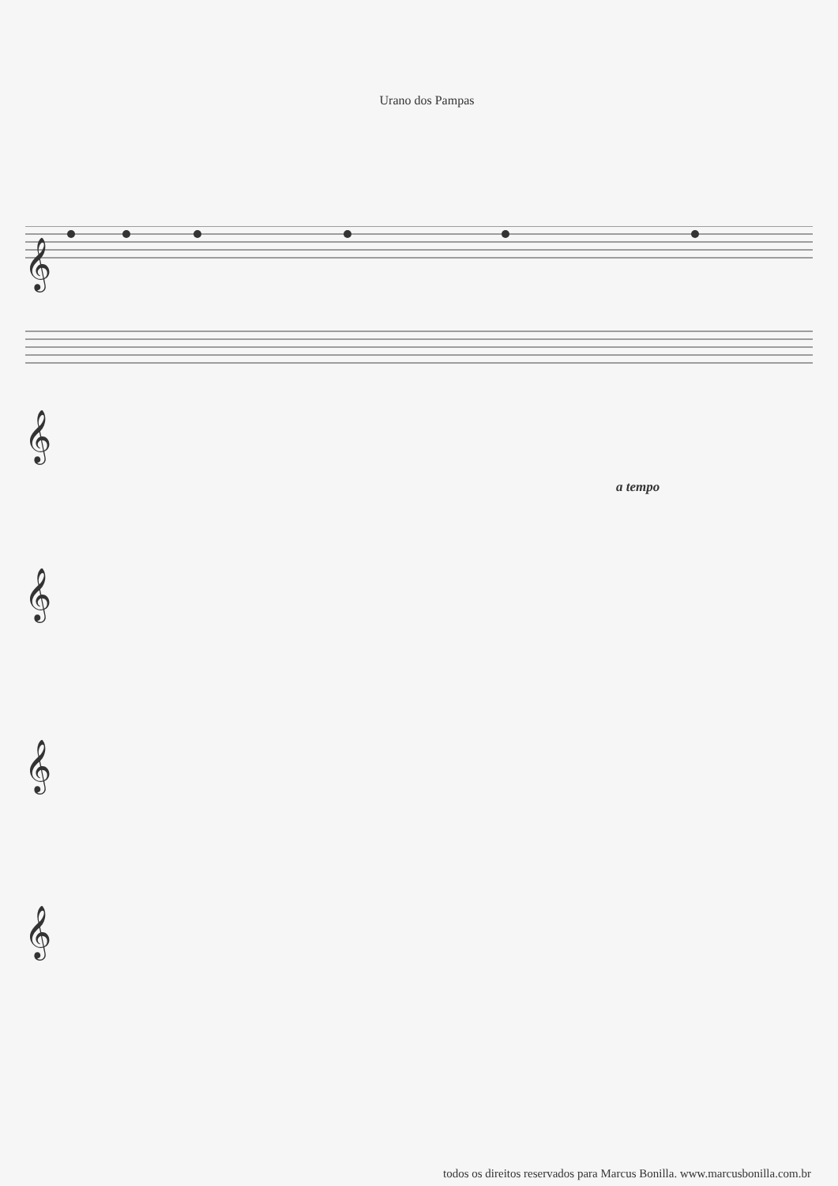Urano dos Pampas
𝄞
𝄞
𝄞
𝄞
𝄞
a tempo
todos os direitos reservados para Marcus Bonilla. www.marcusbonilla.com.br